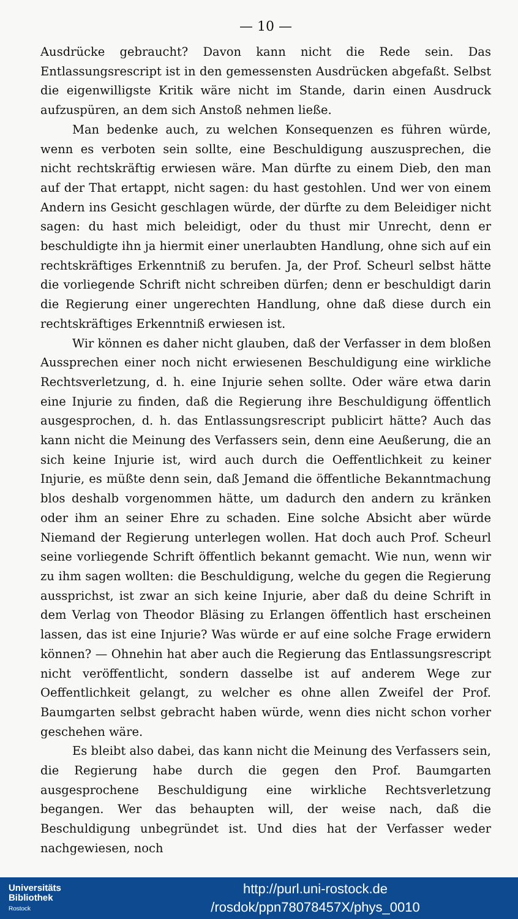— 10 —
Ausdrücke gebraucht? Davon kann nicht die Rede sein. Das Entlassungsrescript ist in den gemessensten Ausdrücken abgefaßt. Selbst die eigenwilligste Kritik wäre nicht im Stande, darin einen Ausdruck aufzuspüren, an dem sich Anstoß nehmen ließe.
Man bedenke auch, zu welchen Konsequenzen es führen würde, wenn es verboten sein sollte, eine Beschuldigung auszusprechen, die nicht rechtskräftig erwiesen wäre. Man dürfte zu einem Dieb, den man auf der That ertappt, nicht sagen: du hast gestohlen. Und wer von einem Andern ins Gesicht geschlagen würde, der dürfte zu dem Beleidiger nicht sagen: du hast mich beleidigt, oder du thust mir Unrecht, denn er beschuldigte ihn ja hiermit einer unerlaubten Handlung, ohne sich auf ein rechtskräftiges Erkenntniß zu berufen. Ja, der Prof. Scheurl selbst hätte die vorliegende Schrift nicht schreiben dürfen; denn er beschuldigt darin die Regierung einer ungerechten Handlung, ohne daß diese durch ein rechtskräftiges Erkenntniß erwiesen ist.
Wir können es daher nicht glauben, daß der Verfasser in dem bloßen Aussprechen einer noch nicht erwiesenen Beschuldigung eine wirkliche Rechtsverletzung, d. h. eine Injurie sehen sollte. Oder wäre etwa darin eine Injurie zu finden, daß die Regierung ihre Beschuldigung öffentlich ausgesprochen, d. h. das Entlassungsrescript publicirt hätte? Auch das kann nicht die Meinung des Verfassers sein, denn eine Aeußerung, die an sich keine Injurie ist, wird auch durch die Oeffentlichkeit zu keiner Injurie, es müßte denn sein, daß Jemand die öffentliche Bekanntmachung blos deshalb vorgenommen hätte, um dadurch den andern zu kränken oder ihm an seiner Ehre zu schaden. Eine solche Absicht aber würde Niemand der Regierung unterlegen wollen. Hat doch auch Prof. Scheurl seine vorliegende Schrift öffentlich bekannt gemacht. Wie nun, wenn wir zu ihm sagen wollten: die Beschuldigung, welche du gegen die Regierung aussprichst, ist zwar an sich keine Injurie, aber daß du deine Schrift in dem Verlag von Theodor Bläsing zu Erlangen öffentlich hast erscheinen lassen, das ist eine Injurie? Was würde er auf eine solche Frage erwidern können? — Ohnehin hat aber auch die Regierung das Entlassungsrescript nicht veröffentlicht, sondern dasselbe ist auf anderem Wege zur Oeffentlichkeit gelangt, zu welcher es ohne allen Zweifel der Prof. Baumgarten selbst gebracht haben würde, wenn dies nicht schon vorher geschehen wäre.
Es bleibt also dabei, das kann nicht die Meinung des Verfassers sein, die Regierung habe durch die gegen den Prof. Baumgarten ausgesprochene Beschuldigung eine wirkliche Rechtsverletzung begangen. Wer das behaupten will, der weise nach, daß die Beschuldigung unbegründet ist. Und dies hat der Verfasser weder nachgewiesen, noch
Universitäts
Bibliothek
Rostock
http://purl.uni-rostock.de
/rosdok/ppn78078457X/phys_0010